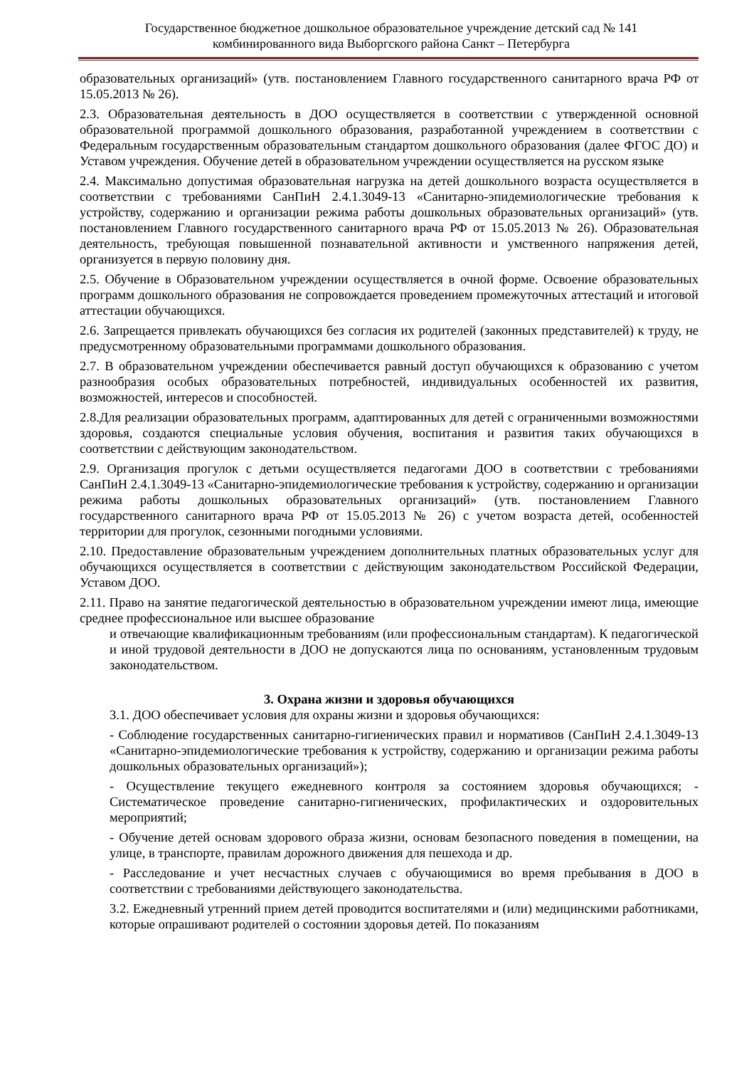Государственное бюджетное дошкольное образовательное учреждение детский сад № 141
комбинированного вида Выборгского района Санкт – Петербурга
образовательных организаций» (утв. постановлением Главного государственного санитарного врача РФ от 15.05.2013 № 26).
2.3. Образовательная деятельность в ДОО осуществляется в соответствии с утвержденной основной образовательной программой дошкольного образования, разработанной учреждением в соответствии с Федеральным государственным образовательным стандартом дошкольного образования (далее ФГОС ДО) и Уставом учреждения. Обучение детей в образовательном учреждении осуществляется на русском языке
2.4. Максимально допустимая образовательная нагрузка на детей дошкольного возраста осуществляется в соответствии с требованиями СанПиН 2.4.1.3049-13 «Санитарно-эпидемиологические требования к устройству, содержанию и организации режима работы дошкольных образовательных организаций» (утв. постановлением Главного государственного санитарного врача РФ от 15.05.2013 № 26). Образовательная деятельность, требующая повышенной познавательной активности и умственного напряжения детей, организуется в первую половину дня.
2.5. Обучение в Образовательном учреждении осуществляется в очной форме. Освоение образовательных программ дошкольного образования не сопровождается проведением промежуточных аттестаций и итоговой аттестации обучающихся.
2.6. Запрещается привлекать обучающихся без согласия их родителей (законных представителей) к труду, не предусмотренному образовательными программами дошкольного образования.
2.7. В образовательном учреждении обеспечивается равный доступ обучающихся к образованию с учетом разнообразия особых образовательных потребностей, индивидуальных особенностей их развития, возможностей, интересов и способностей.
2.8.Для реализации образовательных программ, адаптированных для детей с ограниченными возможностями здоровья, создаются специальные условия обучения, воспитания и развития таких обучающихся в соответствии с действующим законодательством.
2.9. Организация прогулок с детьми осуществляется педагогами ДОО в соответствии с требованиями СанПиН 2.4.1.3049-13 «Санитарно-эпидемиологические требования к устройству, содержанию и организации режима работы дошкольных образовательных организаций» (утв. постановлением Главного государственного санитарного врача РФ от 15.05.2013 № 26) с учетом возраста детей, особенностей территории для прогулок, сезонными погодными условиями.
2.10. Предоставление образовательным учреждением дополнительных платных образовательных услуг для обучающихся осуществляется в соответствии с действующим законодательством Российской Федерации, Уставом ДОО.
2.11. Право на занятие педагогической деятельностью в образовательном учреждении имеют лица, имеющие среднее профессиональное или высшее образование
и отвечающие квалификационным требованиям (или профессиональным стандартам). К педагогической и иной трудовой деятельности в ДОО не допускаются лица по основаниям, установленным трудовым законодательством.
3. Охрана жизни и здоровья обучающихся
3.1. ДОО обеспечивает условия для охраны жизни и здоровья обучающихся:
- Соблюдение государственных санитарно-гигиенических правил и нормативов (СанПиН 2.4.1.3049-13 «Санитарно-эпидемиологические требования к устройству, содержанию и организации режима работы дошкольных образовательных организаций»);
- Осуществление текущего ежедневного контроля за состоянием здоровья обучающихся; - Систематическое проведение санитарно-гигиенических, профилактических и оздоровительных мероприятий;
- Обучение детей основам здорового образа жизни, основам безопасного поведения в помещении, на улице, в транспорте, правилам дорожного движения для пешехода и др.
- Расследование и учет несчастных случаев с обучающимися во время пребывания в ДОО в соответствии с требованиями действующего законодательства.
3.2. Ежедневный утренний прием детей проводится воспитателями и (или) медицинскими работниками, которые опрашивают родителей о состоянии здоровья детей. По показаниям